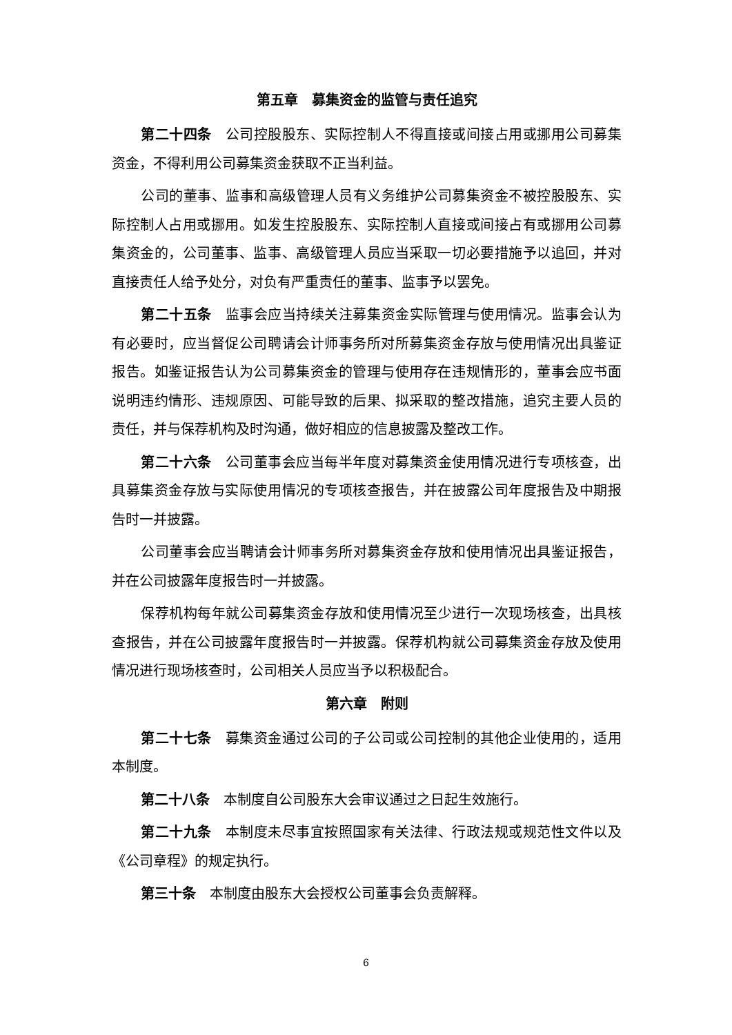第五章　募集资金的监管与责任追究
第二十四条 公司控股股东、实际控制人不得直接或间接占用或挪用公司募集资金，不得利用公司募集资金获取不正当利益。
公司的董事、监事和高级管理人员有义务维护公司募集资金不被控股股东、实际控制人占用或挪用。如发生控股股东、实际控制人直接或间接占有或挪用公司募集资金的，公司董事、监事、高级管理人员应当采取一切必要措施予以追回，并对直接责任人给予处分，对负有严重责任的董事、监事予以罢免。
第二十五条 监事会应当持续关注募集资金实际管理与使用情况。监事会认为有必要时，应当督促公司聘请会计师事务所对所募集资金存放与使用情况出具鉴证报告。如鉴证报告认为公司募集资金的管理与使用存在违规情形的，董事会应书面说明违约情形、违规原因、可能导致的后果、拟采取的整改措施，追究主要人员的责任，并与保荐机构及时沟通，做好相应的信息披露及整改工作。
第二十六条 公司董事会应当每半年度对募集资金使用情况进行专项核查，出具募集资金存放与实际使用情况的专项核查报告，并在披露公司年度报告及中期报告时一并披露。
公司董事会应当聘请会计师事务所对募集资金存放和使用情况出具鉴证报告，并在公司披露年度报告时一并披露。
保荐机构每年就公司募集资金存放和使用情况至少进行一次现场核查，出具核查报告，并在公司披露年度报告时一并披露。保荐机构就公司募集资金存放及使用情况进行现场核查时，公司相关人员应当予以积极配合。
第六章　附则
第二十七条 募集资金通过公司的子公司或公司控制的其他企业使用的，适用本制度。
第二十八条 本制度自公司股东大会审议通过之日起生效施行。
第二十九条 本制度未尽事宜按照国家有关法律、行政法规或规范性文件以及《公司章程》的规定执行。
第三十条 本制度由股东大会授权公司董事会负责解释。
6